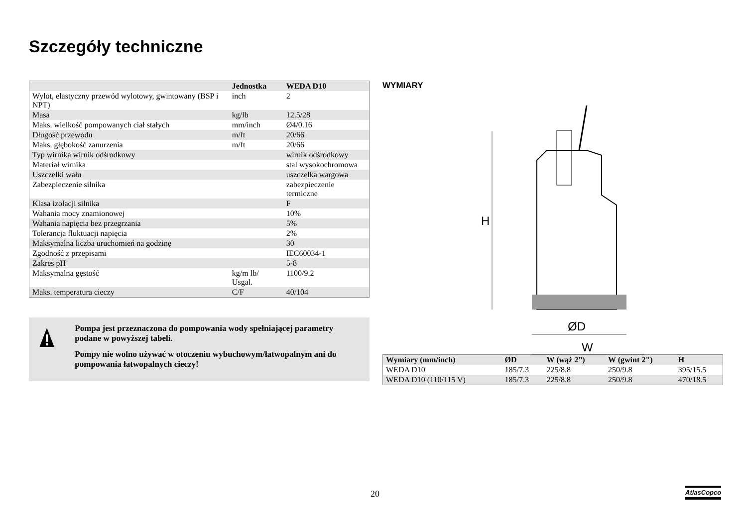Szczegóły techniczne
| | Jednostka | WEDA D10 |
| --- | --- | --- |
| Wylot, elastyczny przewód wylotowy, gwintowany (BSP i NPT) | inch | 2 |
| Masa | kg/lb | 12.5/28 |
| Maks. wielkość pompowanych ciał stałych | mm/inch | Ø4/0.16 |
| Długość przewodu | m/ft | 20/66 |
| Maks. głębokość zanurzenia | m/ft | 20/66 |
| Typ wirnika wirnik odśrodkowy | | wirnik odśrodkowy |
| Materiał wirnika | | stal wysokochromowa |
| Uszczelki wału | | uszczelka wargowa |
| Zabezpieczenie silnika | | zabezpieczenie termiczne |
| Klasa izolacji silnika | | F |
| Wahania mocy znamionowej | | 10% |
| Wahania napięcia bez przegrzania | | 5% |
| Tolerancja fluktuacji napięcia | | 2% |
| Maksymalna liczba uruchomień na godzinę | | 30 |
| Zgodność z przepisami | | IEC60034-1 |
| Zakres pH | | 5-8 |
| Maksymalna gęstość | kg/m lb/ Usgal. | 1100/9.2 |
| Maks. temperatura cieczy | C/F | 40/104 |
Pompa jest przeznaczona do pompowania wody spełniającej parametry podane w powyższej tabeli.
Pompy nie wolno używać w otoczeniu wybuchowym/łatwopalnym ani do pompowania łatwopalnych cieczy!
WYMIARY
H
ØD
W
| Wymiary (mm/inch) | ØD | W (wąż 2”) | W (gwint 2") | H |
| --- | --- | --- | --- | --- |
| WEDA D10 | 185/7.3 | 225/8.8 | 250/9.8 | 395/15.5 |
| WEDA D10 (110/115 V) | 185/7.3 | 225/8.8 | 250/9.8 | 470/18.5 |
20 AtlasCopco